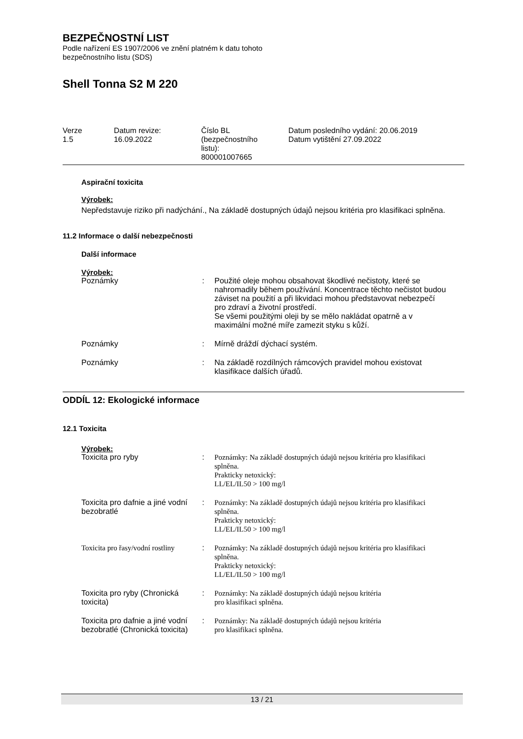BEZPEČNOSTNÍ LIST
Podle nařízení ES 1907/2006 ve znění platném k datu tohoto
bezpečnostního listu (SDS)
Shell Tonna S2 M 220
| Verze 1.5 | Datum revize: 16.09.2022 | Číslo BL (bezpečnostního listu): 800001007665 | Datum posledního vydání: 20.06.2019 Datum vytištění 27.09.2022 |
Aspirační toxicita
Výrobek:
Nepředstavuje riziko při nadýchání., Na základě dostupných údajů nejsou kritéria pro klasifikaci splněna.
11.2 Informace o další nebezpečnosti
Další informace
Výrobek:
| Poznámky | : | Použité oleje mohou obsahovat škodlivé nečistoty, které se nahromadily během používání. Koncentrace těchto nečistot budou záviset na použití a při likvidaci mohou představovat nebezpečí pro zdraví a životní prostředí. Se všemi použitými oleji by se mělo nakládat opatrně a v maximální možné míře zamezit styku s kůží. |
| Poznámky | : | Mírně dráždí dýchací systém. |
| Poznámky | : | Na základě rozdílných rámcových pravidel mohou existovat klasifikace dalších úřadů. |
ODDÍL 12: Ekologické informace
12.1 Toxicita
Výrobek:
| Toxicita pro ryby | : | Poznámky: Na základě dostupných údajů nejsou kritéria pro klasifikaci splněna. Prakticky netoxický: LL/EL/IL50 > 100 mg/l |
| Toxicita pro dafnie a jiné vodní bezobratlé | : | Poznámky: Na základě dostupných údajů nejsou kritéria pro klasifikaci splněna. Prakticky netoxický: LL/EL/IL50 > 100 mg/l |
| Toxicita pro řasy/vodní rostliny | : | Poznámky: Na základě dostupných údajů nejsou kritéria pro klasifikaci splněna. Prakticky netoxický: LL/EL/IL50 > 100 mg/l |
| Toxicita pro ryby (Chronická toxicita) | : | Poznámky: Na základě dostupných údajů nejsou kritéria pro klasifikaci splněna. |
| Toxicita pro dafnie a jiné vodní bezobratlé (Chronická toxicita) | : | Poznámky: Na základě dostupných údajů nejsou kritéria pro klasifikaci splněna. |
13 / 21